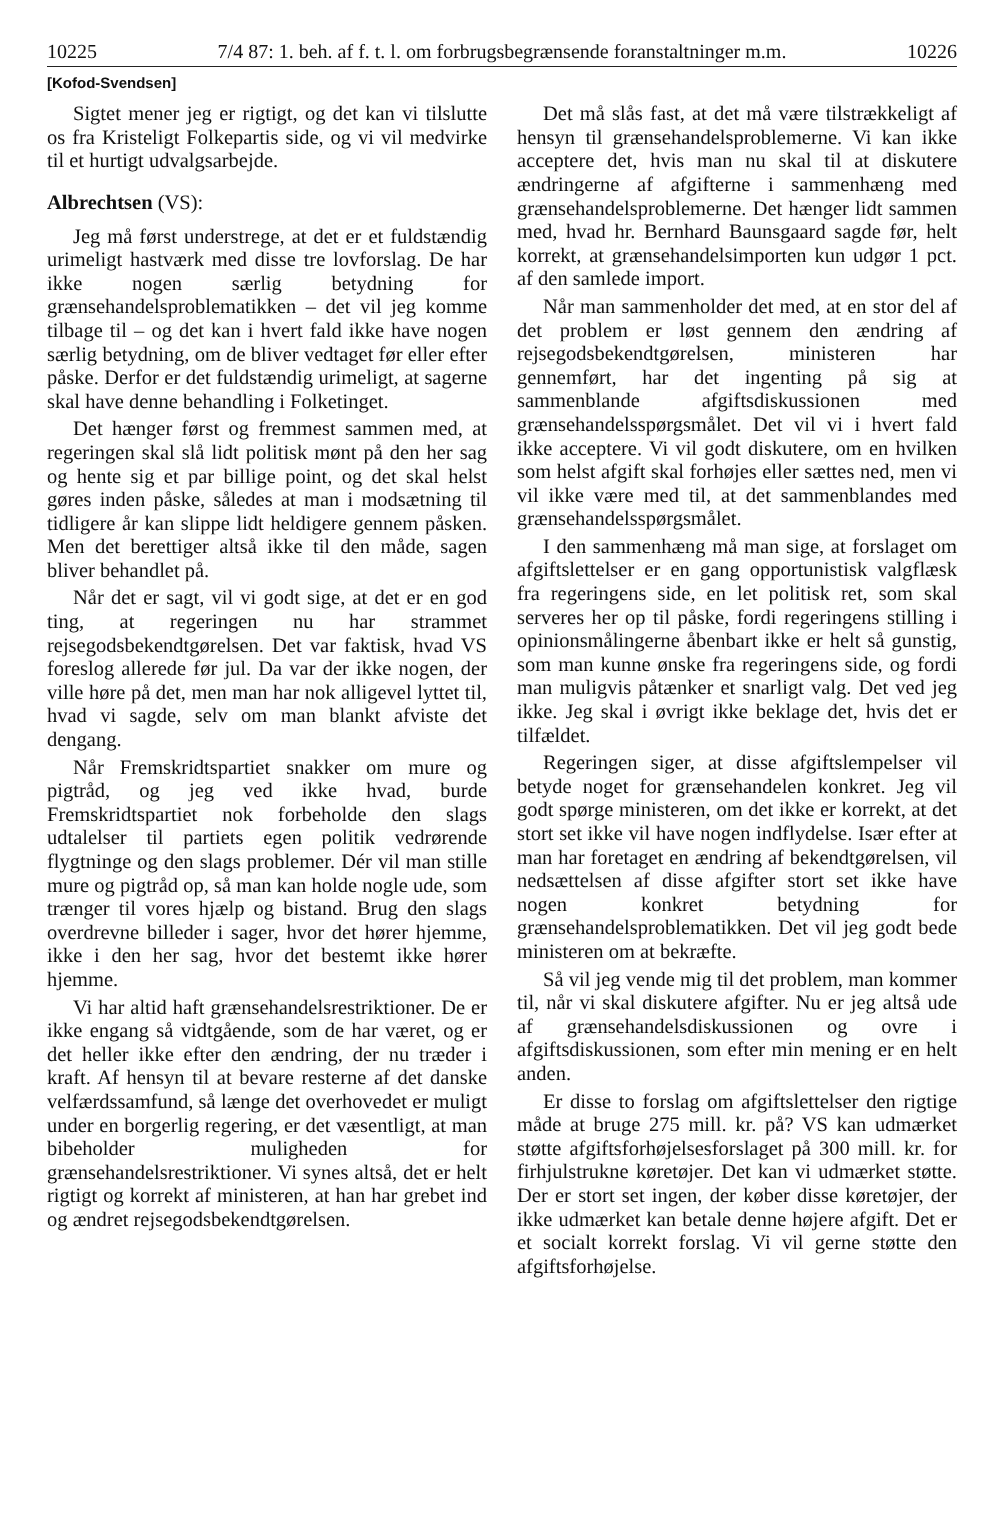10225 7/4 87: 1. beh. af f. t. l. om forbrugsbegrænsende foranstaltninger m.m. 10226
[Kofod-Svendsen]
Sigtet mener jeg er rigtigt, og det kan vi tilslutte os fra Kristeligt Folkepartis side, og vi vil medvirke til et hurtigt udvalgsarbejde.
Albrechtsen (VS):
Jeg må først understrege, at det er et fuldstændig urimeligt hastværk med disse tre lovforslag. De har ikke nogen særlig betydning for grænsehandelsproblematikken – det vil jeg komme tilbage til – og det kan i hvert fald ikke have nogen særlig betydning, om de bliver vedtaget før eller efter påske. Derfor er det fuldstændig urimeligt, at sagerne skal have denne behandling i Folketinget.
Det hænger først og fremmest sammen med, at regeringen skal slå lidt politisk mønt på den her sag og hente sig et par billige point, og det skal helst gøres inden påske, således at man i modsætning til tidligere år kan slippe lidt heldigere gennem påsken. Men det berettiger altså ikke til den måde, sagen bliver behandlet på.
Når det er sagt, vil vi godt sige, at det er en god ting, at regeringen nu har strammet rejsegodsbekendtgørelsen. Det var faktisk, hvad VS foreslog allerede før jul. Da var der ikke nogen, der ville høre på det, men man har nok alligevel lyttet til, hvad vi sagde, selv om man blankt afviste det dengang.
Når Fremskridtspartiet snakker om mure og pigtråd, og jeg ved ikke hvad, burde Fremskridtspartiet nok forbeholde den slags udtalelser til partiets egen politik vedrørende flygtninge og den slags problemer. Dér vil man stille mure og pigtråd op, så man kan holde nogle ude, som trænger til vores hjælp og bistand. Brug den slags overdrevne billeder i sager, hvor det hører hjemme, ikke i den her sag, hvor det bestemt ikke hører hjemme.
Vi har altid haft grænsehandelsrestriktioner. De er ikke engang så vidtgående, som de har været, og er det heller ikke efter den ændring, der nu træder i kraft. Af hensyn til at bevare resterne af det danske velfærdssamfund, så længe det overhovedet er muligt under en borgerlig regering, er det væsentligt, at man bibeholder muligheden for grænsehandelsrestriktioner. Vi synes altså, det er helt rigtigt og korrekt af ministeren, at han har grebet ind og ændret rejsegodsbekendtgørelsen.
Det må slås fast, at det må være tilstrækkeligt af hensyn til grænsehandelsproblemerne. Vi kan ikke acceptere det, hvis man nu skal til at diskutere ændringerne af afgifterne i sammenhæng med grænsehandelsproblemerne. Det hænger lidt sammen med, hvad hr. Bernhard Baunsgaard sagde før, helt korrekt, at grænsehandelsimporten kun udgør 1 pct. af den samlede import.
Når man sammenholder det med, at en stor del af det problem er løst gennem den ændring af rejsegodsbekendtgørelsen, ministeren har gennemført, har det ingenting på sig at sammenblande afgiftsdiskussionen med grænsehandelsspørgsmålet. Det vil vi i hvert fald ikke acceptere. Vi vil godt diskutere, om en hvilken som helst afgift skal forhøjes eller sættes ned, men vi vil ikke være med til, at det sammenblandes med grænsehandelsspørgsmålet.
I den sammenhæng må man sige, at forslaget om afgiftslettelser er en gang opportunistisk valgflæsk fra regeringens side, en let politisk ret, som skal serveres her op til påske, fordi regeringens stilling i opinionsmålingerne åbenbart ikke er helt så gunstig, som man kunne ønske fra regeringens side, og fordi man muligvis påtænker et snarligt valg. Det ved jeg ikke. Jeg skal i øvrigt ikke beklage det, hvis det er tilfældet.
Regeringen siger, at disse afgiftslempelser vil betyde noget for grænsehandelen konkret. Jeg vil godt spørge ministeren, om det ikke er korrekt, at det stort set ikke vil have nogen indflydelse. Især efter at man har foretaget en ændring af bekendtgørelsen, vil nedsættelsen af disse afgifter stort set ikke have nogen konkret betydning for grænsehandelsproblematikken. Det vil jeg godt bede ministeren om at bekræfte.
Så vil jeg vende mig til det problem, man kommer til, når vi skal diskutere afgifter. Nu er jeg altså ude af grænsehandelsdiskussionen og ovre i afgiftsdiskussionen, som efter min mening er en helt anden.
Er disse to forslag om afgiftslettelser den rigtige måde at bruge 275 mill. kr. på? VS kan udmærket støtte afgiftsforhøjelsesforslaget på 300 mill. kr. for firhjulstrukne køretøjer. Det kan vi udmærket støtte. Der er stort set ingen, der køber disse køretøjer, der ikke udmærket kan betale denne højere afgift. Det er et socialt korrekt forslag. Vi vil gerne støtte den afgiftsforhøjelse.